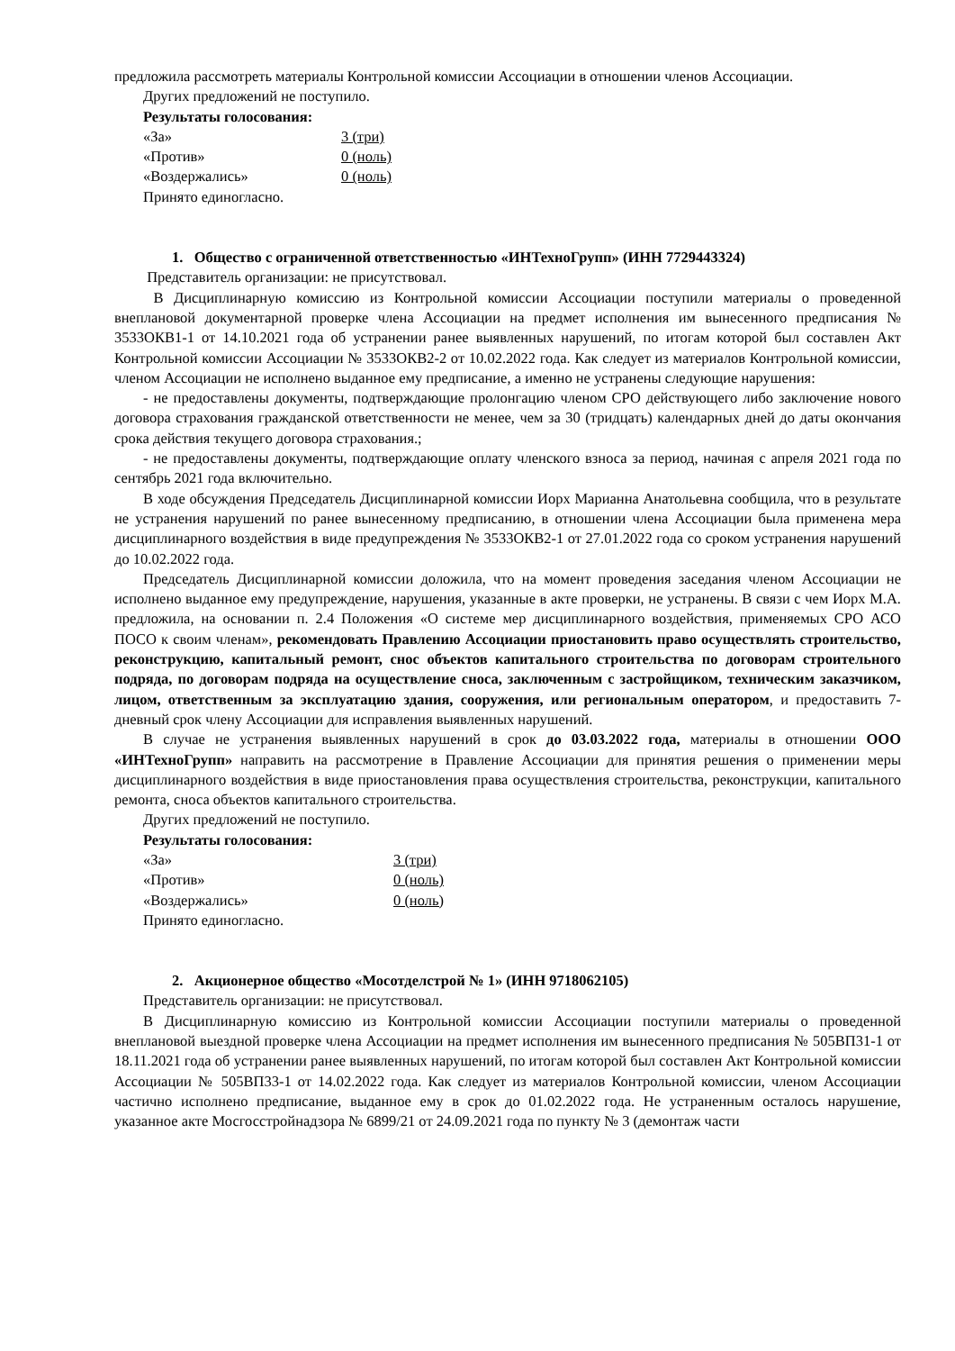предложила рассмотреть материалы Контрольной комиссии Ассоциации в отношении членов Ассоциации.
Других предложений не поступило.
Результаты голосования:
«За» 3 (три)
«Против» 0 (ноль)
«Воздержались» 0 (ноль)
Принято единогласно.
1. Общество с ограниченной ответственностью «ИНТехноГрупп» (ИНН 7729443324)
Представитель организации: не присутствовал.
В Дисциплинарную комиссию из Контрольной комиссии Ассоциации поступили материалы о проведенной внеплановой документарной проверке члена Ассоциации на предмет исполнения им вынесенного предписания № 3533ОКВ1-1 от 14.10.2021 года об устранении ранее выявленных нарушений, по итогам которой был составлен Акт Контрольной комиссии Ассоциации № 3533ОКВ2-2 от 10.02.2022 года. Как следует из материалов Контрольной комиссии, членом Ассоциации не исполнено выданное ему предписание, а именно не устранены следующие нарушения:
- не предоставлены документы, подтверждающие пролонгацию членом СРО действующего либо заключение нового договора страхования гражданской ответственности не менее, чем за 30 (тридцать) календарных дней до даты окончания срока действия текущего договора страхования.;
- не предоставлены документы, подтверждающие оплату членского взноса за период, начиная с апреля 2021 года по сентябрь 2021 года включительно.
В ходе обсуждения Председатель Дисциплинарной комиссии Иорх Марианна Анатольевна сообщила, что в результате не устранения нарушений по ранее вынесенному предписанию, в отношении члена Ассоциации была применена мера дисциплинарного воздействия в виде предупреждения № 3533ОКВ2-1 от 27.01.2022 года со сроком устранения нарушений до 10.02.2022 года.
Председатель Дисциплинарной комиссии доложила, что на момент проведения заседания членом Ассоциации не исполнено выданное ему предупреждение, нарушения, указанные в акте проверки, не устранены. В связи с чем Иорх М.А. предложила, на основании п. 2.4 Положения «О системе мер дисциплинарного воздействия, применяемых СРО АСО ПОСО к своим членам», рекомендовать Правлению Ассоциации приостановить право осуществлять строительство, реконструкцию, капитальный ремонт, снос объектов капитального строительства по договорам строительного подряда, по договорам подряда на осуществление сноса, заключенным с застройщиком, техническим заказчиком, лицом, ответственным за эксплуатацию здания, сооружения, или региональным оператором, и предоставить 7-дневный срок члену Ассоциации для исправления выявленных нарушений.
В случае не устранения выявленных нарушений в срок до 03.03.2022 года, материалы в отношении ООО «ИНТехноГрупп» направить на рассмотрение в Правление Ассоциации для принятия решения о применении меры дисциплинарного воздействия в виде приостановления права осуществления строительства, реконструкции, капитального ремонта, сноса объектов капитального строительства.
Других предложений не поступило.
Результаты голосования:
«За» 3 (три)
«Против» 0 (ноль)
«Воздержались» 0 (ноль)
Принято единогласно.
2. Акционерное общество «Мосотделстрой № 1» (ИНН 9718062105)
Представитель организации: не присутствовал.
В Дисциплинарную комиссию из Контрольной комиссии Ассоциации поступили материалы о проведенной внеплановой выездной проверке члена Ассоциации на предмет исполнения им вынесенного предписания № 505ВП31-1 от 18.11.2021 года об устранении ранее выявленных нарушений, по итогам которой был составлен Акт Контрольной комиссии Ассоциации № 505ВП33-1 от 14.02.2022 года. Как следует из материалов Контрольной комиссии, членом Ассоциации частично исполнено предписание, выданное ему в срок до 01.02.2022 года. Не устраненным осталось нарушение, указанное акте Мосгосстройнадзора № 6899/21 от 24.09.2021 года по пункту № 3 (демонтаж части